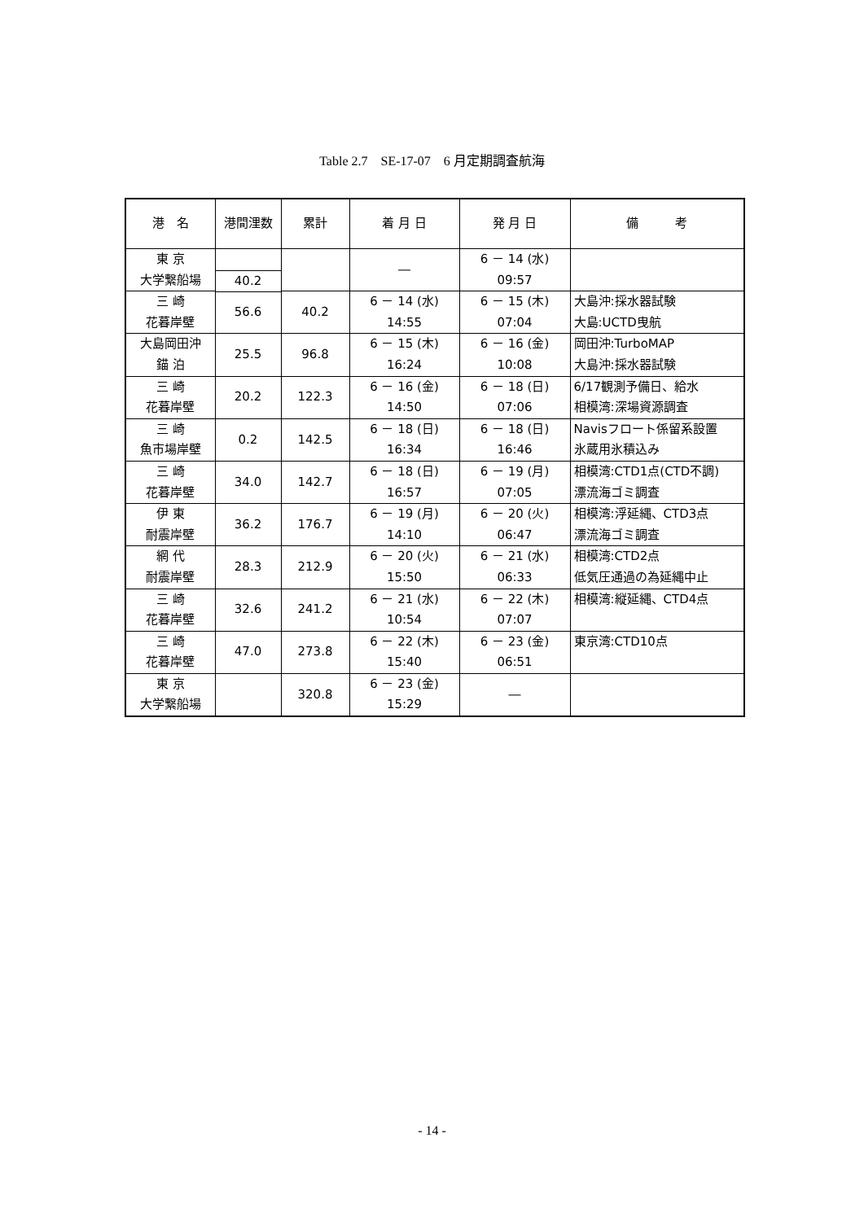Table 2.7　SE-17-07　6 月定期調査航海
| 港 名 | 港間浬数 | 累計 | 着 月 日 | 発 月 日 | 備 考 |
| --- | --- | --- | --- | --- | --- |
| 東 京 大学繋船場 | | | ― | 6 － 14 (水) 09:57 | |
| | 40.2 | | | | |
| 三 崎 花暮岸壁 | | 40.2 | 6 － 14 (水) 14:55 | 6 － 15 (木) 07:04 | 大島沖:採水器試験 大島:UCTD曳航 |
| | 56.6 | | | | |
| 大島岡田沖 錨 泊 | | 96.8 | 6 － 15 (木) 16:24 | 6 － 16 (金) 10:08 | 岡田沖:TurboMAP 大島沖:採水器試験 |
| | 25.5 | | | | |
| 三 崎 花暮岸壁 | | 122.3 | 6 － 16 (金) 14:50 | 6 － 18 (日) 07:06 | 6/17観測予備日、給水 相模湾:深場資源調査 |
| | 20.2 | | | | |
| 三 崎 魚市場岸壁 | | 142.5 | 6 － 18 (日) 16:34 | 6 － 18 (日) 16:46 | Navisフロート係留系設置 氷蔵用氷積込み |
| | 0.2 | | | | |
| 三 崎 花暮岸壁 | | 142.7 | 6 － 18 (日) 16:57 | 6 － 19 (月) 07:05 | 相模湾:CTD1点(CTD不調) 漂流海ゴミ調査 |
| | 34.0 | | | | |
| 伊 東 耐震岸壁 | | 176.7 | 6 － 19 (月) 14:10 | 6 － 20 (火) 06:47 | 相模湾:浮延縄、CTD3点 漂流海ゴミ調査 |
| | 36.2 | | | | |
| 網 代 耐震岸壁 | | 212.9 | 6 － 20 (火) 15:50 | 6 － 21 (水) 06:33 | 相模湾:CTD2点 低気圧通過の為延縄中止 |
| | 28.3 | | | | |
| 三 崎 花暮岸壁 | | 241.2 | 6 － 21 (水) 10:54 | 6 － 22 (木) 07:07 | 相模湾:縦延縄、CTD4点 |
| | 32.6 | | | | |
| 三 崎 花暮岸壁 | | 273.8 | 6 － 22 (木) 15:40 | 6 － 23 (金) 06:51 | 東京湾:CTD10点 |
| | 47.0 | | | | |
| 東 京 大学繋船場 | | 320.8 | 6 － 23 (金) 15:29 | ― | |
- 14 -